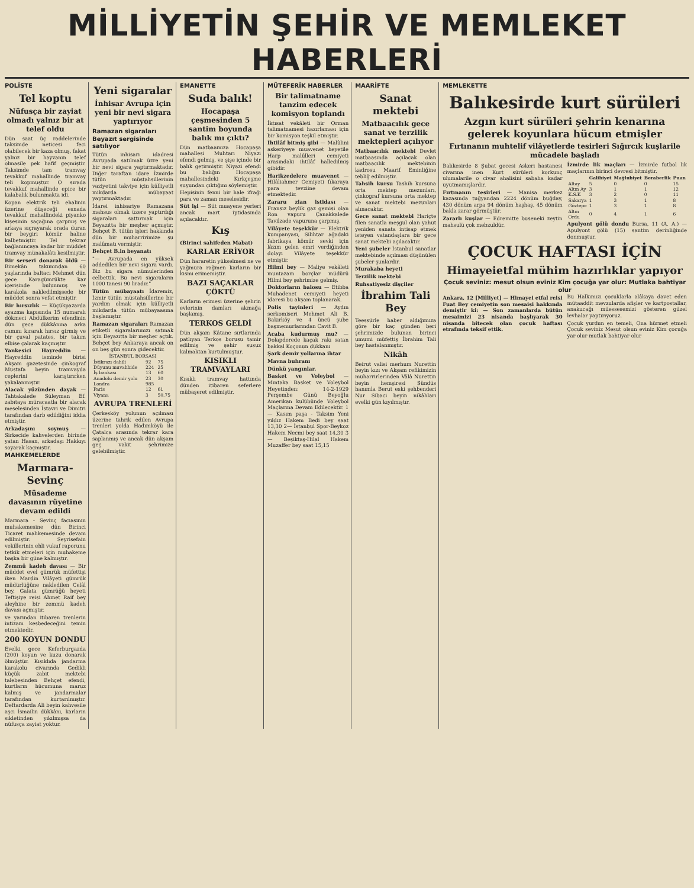MİLLİYETİN ŞEHİR VE MEMLEKET HABERLERİ
POLİSTE
Tel koptu
Nüfusça bir zayiat olmadı yalnız bir at telef oldu
Dün saat üç raddelerinde taksimde neticesi feci olabilecek bir kaza olmuş, fakat yalnız bir hayvanın telef olmasile pek hafif geçmiştir. Taksimde tam tramvay tevakkuf mahallinde tramvay teli kopmuştur. O sırada tevakkuf mahallinde epice bir kalabalık bulunmakta idi.
Kopan elektrik teli ehalinin üzerine düşeceği esnada tevakkuf mahallindeki piyanko kişesinin saçağına çarpmış ve arkaya sıçrayarak orada duran bir beygiri kömür haline kalbetmiştir. Tel tekrar bağlanıncaya kadar bir müddet tramvay münakalâtı kesilmiştir.
Bir serseri donarak öldü — Bimekân takımından 60 yaşlarında baltacı Mehmet dün gece Karagümrükte kar içerisinde bulunmuş ve karakola nakledilmişsede bir müddet sonra vefat etmiştir.
Bir hırsızlık — Küçükpazarda ayazma kapısında 15 numaralı dökmeci Abdülkerim efendinin dün gece dükkânına arka camını kırarak hırsız girmiş ve bir çuval patates, bir takım elbise çalarak kaçmıştır.
Yankesici Hayreddin — Hayreddin isminde birisi Akşam gazetesinde çinkograf Mustafa beyin tramvayda ceplerini karıştırırken yakalanmıştır.
Alacak yüzünden dayak — Tahtakalede Süleyman Ef. zabıtaya müracaatla bir alacak meselesinden İstavri ve Dimitri tarafından darb edildiğini iddia etmiştir.
Arkadaşını soymuş — Sirkecide kahvelerden birinde yatan Hasan, arkadaşı Hakkıyı soyarak kaçmıştır.
MAHKEMELERDE
Marmara-Sevinç
Müsademe davasının rüyetine devam edildi
Marmara - Sevinç facıasının muhakemesine dün Birinci Ticaret mahkemesinde devam edilmiştir. Seyrisefain vekillerinin ehli vukuf raporunu tetkik etmeleri için muhakeme başka bir güne kalmıştır.
Zemmü kadeh davası — Bir müddet evel gümrük müfettişi iken Mardin Vilâyeti gümrük müdürlüğüne nakledilen Celâl bey, Galata gümrüğü heyeti Teftişiye reisi Ahmet Raif bey aleyhine bir zemmü kadeh davası açmıştır.
ve yarından itibaren trenlerin intizam kesbedeceğini temin etmektedir.
200 KOYUN DONDU
Evelki gece Keferburgazda (200) koyun ve kuzu donarak ölmüştür. Kısıklıda jandarma karakolu civarında Gedikli küçük zabit mektebi talebesinden Behçet efendi, kurtların hücumuna maruz kalmış ve jandarmalar tarafından kurtarılmıştır. Deftardarda Ali beyin kahvesile aşcı İsmailin dükkânı, karların sıkletinden yıkılmışsa da nüfusça zayiat yoktur.
Yeni sigaralar
İnhisar Avrupa için yeni bir nevi sigara yaptırıyor
Ramazan sigaraları Beyazıt sergisinde satılıyor
Tütün inhisarı idadresi Avrupada satılmak üzre yeni bir nevi sigara yaptırmaktadır. Diğer taraftan idare İzmirde tütün müstahsillerinin vaziyetini takviye için külliyetli mikdarda mübayaat yaptırmaktadır.
İdarei inhisariye Ramazana mahsus olmak üzere yaptırdığı sigaraları sattırmak için Beyazıtta bir meşher açmıştır. Behçet B. tütün işleri hakkında dün bir muharririmize şu malûmatı vermiştir.
Behçet B.in beyanatı
"— Avrupada en yüksek addedilen bir nevi sigara vardı. Biz bu sigara nümulerinden celbettik. Bu nevi sigaraların 1000 tanesi 90 liradır."
Tütün mübayaatı İdaremiz, İzmir tütün müstahsillerine bir yardım olmak için külliyetli mikdarda tütün mübayaasına başlamıştır.
Ramazan sigaraları Ramazan etiketli sigaralarımızı satmak için Beyazıtta bir meşher açtık. Behçet bey Ankaraya ancak on on beş gün sonra gidecektir.
İSTANBUL BORSASI
| İstikrazı dahili | 92 | 75 |
| Düyunu muvahhide | 224 | 25 |
| İş bankası | 13 | 60 |
| Anadolu demir yolu | 23 | 30 |
| Londra | 985 | |
| Paris | 12 | 61 |
| Viyana | 3 | 50.75 |
AVRUPA TRENLERİ
Çerkesköy yolunun açılması üzerine tahrik edilen Avrupa trenleri yolda Hadımköyü ile Çatalca arasında tekrar kara saplanmış ve ancak dün akşam geç vakit şehrimize gelebilmiştir.
EMANETTE
Suda balık!
Hocapaşa çeşmesinden 5 santim boyunda balık mı çıktı?
Dün matbaamıza Hocapaşa mahallesi Muhtarı Niyazi efendi gelmiş, ve şişe içinde bir balık getirmiştir. Niyazi efendi bu balığın Hocapaşa mahallesindeki Kırkçeşme suyundan çıktığını söylemiştir.
Hepisinin fenni bir hale ifrağı para ve zaman meselesidir.
Süt işi — Süt muayene yerleri ancak mart iptidasında açılacaktır.
Kış
(Birinci sahifeden Mabat)
KARLAR ERİYOR
Dün hararetin yükselmesi ne ve yağmura rağmen karların bir kısmı erimemiştir.
BAZI SAÇAKLAR ÇÖKTÜ
Karların erimesi üzerine şehrin evlerinin damları akmağa başlamış.
TERKOS GELDİ
Dün akşam Kâtane sırtlarında patlıyan Terkos borusu tamir edilmiş ve şehir susuz kalmaktan kurtulmuştur.
KISIKLI TRAMVAYLARI
Kısıklı tramvay hattında dünden itibaren seferlere mübaşeret edilmiştir.
MÜTEFERİK HABERLER
Bir talimatname tanzim edecek komisyon toplandı
İktısat vekâleti bir Orman talimatnamesi hazırlaması için bir komisyon teşkil etmiştir.
İhtilâf bitmiş gibi — Malûlini askeriyeye muavenet heyetile Harp malûlleri cemiyeti arasındaki ihtilâf halledilmiş gibidir.
Harikzedelere muavenet — Hilâliahmer Cemiyeti fıkaraya para tevziine devam etmektedir.
Zararu zian istidası — Fransız beylik gaz gemisi olan Ron vapuru Çanakkalede Tavilzade vapuruna çarpmış.
Vilâyete teşekkür — Elektrik kumpanyası, Silihtar ağadaki fabrikaya kömür sevki için lâzım gelen emri verdiğinden dolayı Vilâyete teşekkür etmiştir.
Hilmi bey — Maliye vekâleti muntazam borçlar müdürü Hilmi bey şehrimize gelmiş.
Doktorların balosu — Etibba Muhadenet cemiyeti heyeti idaresi bu akşam toplanarak.
Polis tayinleri — Aydın serkomiseri Mehmet Ali B. Bakırköy ve 4 üncü şube başmemurlarından Cavit B.
Acaba kudurmuş mu? — Dolapderede kaçak rakı satan bakkal Koçonun dükkanı
Şark demir yollarına ihtar
Mavna buhranı
Dünkü yangınlar.
Basket ve Voleybol — Mıntaka Basket ve Voleybol Heyetinden: 14-2-1929 Perşembe Günü Beyoğlu Amerikan kulübünde Voleybol Maçlarına Devam Edilecektir. 1— Kasım paşa - Taksim Yeni yıldız Hakem Bedi bey saat 13,30 2— İstanbul Spor-Beykoz Hakem Necmi bey saat 14,30 3— Beşiktaş-Hilal Hakem Muzaffer bey saat 15,15
MAARİFTE
Sanat mektebi
Matbaacılık gece sanat ve terzilik mektepleri açılıyor
Matbaacılık mektebi Devlet matbaasında açılacak olan matbaacılık mektebinin kadrosu Maarif Eminliğine tebliğ edilmiştir.
Tahsih kursu Tashih kursuna orta mektep mezunları, çinkograf kursuna orta mektep ve sanat mektebi mezunları alınacaktır.
Gece sanat mektebi Hariçte filen sanatla meşgul olan yahut yeniden sanata intisap etmek isteyen vatandaşlara bir gece sanat mektebi açılacaktır.
Yeni şubeler İstanbul sanatlar mektebinde açılması düşünülen şubeler şunlardır.
Murakaba heyeti
Terzilik mektebi
Ruhsatiyesiz dişçiler
İbrahim Tali Bey
Teessürle haber aldığımıza göre bir kaç günden beri şehrimizde bulunan birinci umumi müfettiş İbrahim Tali bey hastalanmıştır.
Nikâh
Beirut valisi merhum Nurettin beyin kızı ve Akşam refikimizin muharrirlerinden Vâlâ Nurettin beyin hemşiresi Sündüs hanımla Berut eski şehbenderi Nur Sibaci beyin nikâhları evelki gün kıyılmıştır.
MEMLEKETTE
Balıkesirde kurt sürüleri
Azgın kurt sürüleri şehrin kenarına gelerek koyunlara hücum etmişler
Fırtınanın muhtelif vilâyetlerde tesirleri Sığırcık kuşlarile mücadele başladı
Balıkesirde 8 Şubat gecesi Askeri hastanesi civarına inen Kurt sürüleri korkunç ulumalarile o civar ahalisini sabaha kadar uyutmamışlardır.
Fırtınanın tesirleri — Manisa merkez kazasında tuğyandan 2224 dönüm buğday, 430 dönüm arpa 94 dönüm haşhaş, 45 dönüm bakla zarar görmüştür.
Zararlı kuşlar — Edremitte buseneki zeytin mahsulü çok mebzuldür.
İzmirde lik maçları — İzmirde futbol lik maçlarının birinci devresi bitmiştir.
| | Galibiyet | Mağlubiyet | Beraberlik | Puan |
| --- | --- | --- | --- | --- |
| Altay | 5 | 0 | 0 | 15 |
| Altın Ay | 3 | 1 | 1 | 12 |
| K.S.K | 3 | 2 | 0 | 11 |
| Sakarya | 1 | 3 | 1 | 8 |
| Göztepe | 1 | 3 | 1 | 8 |
| Altın Ordu | 0 | 4 | 1 | 6 |
Apulyont gölü dondu Bursa, 11 (A. A.) — Apulyont gölü (15) santim derinliğinde donmuştur.
ÇOCUK HAFTASI İÇİN
Himayeietfal mühim hazırlıklar yapıyor
Çocuk seviniz: mesut olsun eviniz Kim çocuğa yar olur: Mutlaka bahtiyar olur
Ankara, 12 [Milliyet] — Himayei etfal reisi Fuat Bey cemiyetin son mesaisi hakkında demiştir ki: — Son zamanlarda bütün mesaimizi 23 nisanda başlıyarak 30 nisanda bitecek olan çocuk haftası etrafında teksif ettik.
Bu Halkımızı çocuklarla alâkaya davet eden mütaaddit mevzularda afişler ve kartpostallar, anakucağı müessesemizi gösteren güzel levhalar yaptırıyoruz.
Çocuk yurdun en temeli, Ona hürmet etmeli Çocuk seviniz Mesut olsun eviniz Kim çocuğa yar olur mutlak bahtiyar olur